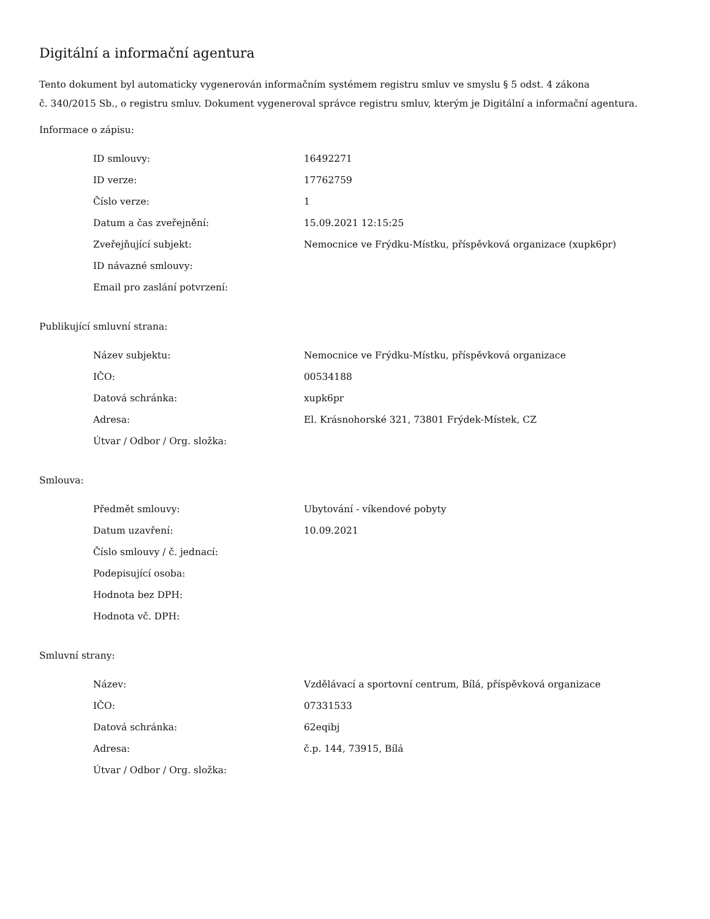Digitální a informační agentura
Tento dokument byl automaticky vygenerován informačním systémem registru smluv ve smyslu § 5 odst. 4 zákona
č. 340/2015 Sb., o registru smluv. Dokument vygeneroval správce registru smluv, kterým je Digitální a informační agentura.
Informace o zápisu:
| ID smlouvy: | 16492271 |
| ID verze: | 17762759 |
| Číslo verze: | 1 |
| Datum a čas zveřejnění: | 15.09.2021 12:15:25 |
| Zveřejňující subjekt: | Nemocnice ve Frýdku-Místku, příspěvková organizace (xupk6pr) |
| ID návazné smlouvy: | |
| Email pro zaslání potvrzení: | |
Publikující smluvní strana:
| Název subjektu: | Nemocnice ve Frýdku-Místku, příspěvková organizace |
| IČO: | 00534188 |
| Datová schránka: | xupk6pr |
| Adresa: | El. Krásnohorské 321, 73801 Frýdek-Místek, CZ |
| Útvar / Odbor / Org. složka: | |
Smlouva:
| Předmět smlouvy: | Ubytování - víkendové pobyty |
| Datum uzavření: | 10.09.2021 |
| Číslo smlouvy / č. jednací: | |
| Podepisující osoba: | |
| Hodnota bez DPH: | |
| Hodnota vč. DPH: | |
Smluvní strany:
| Název: | Vzdělávací a sportovní centrum, Bílá, příspěvková organizace |
| IČO: | 07331533 |
| Datová schránka: | 62eqibj |
| Adresa: | č.p. 144, 73915, Bílá |
| Útvar / Odbor / Org. složka: | |